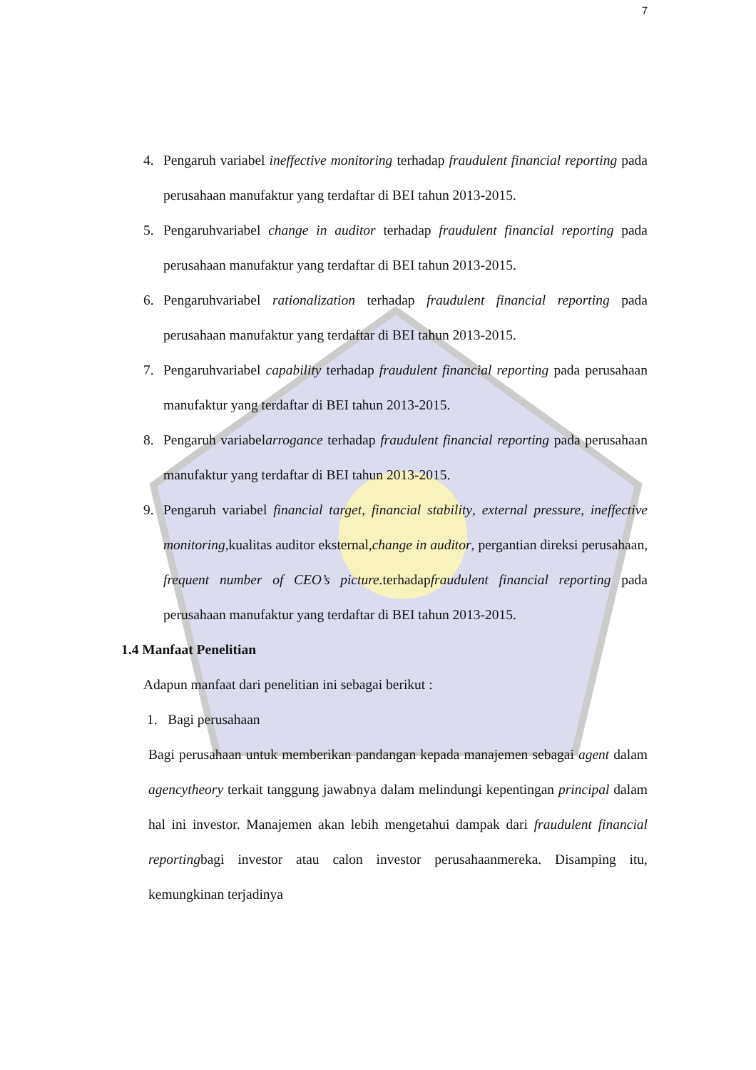7
4. Pengaruh variabel ineffective monitoring terhadap fraudulent financial reporting pada perusahaan manufaktur yang terdaftar di BEI tahun 2013-2015.
5. Pengaruhvariabel change in auditor terhadap fraudulent financial reporting pada perusahaan manufaktur yang terdaftar di BEI tahun 2013-2015.
6. Pengaruhvariabel rationalization terhadap fraudulent financial reporting pada perusahaan manufaktur yang terdaftar di BEI tahun 2013-2015.
7. Pengaruhvariabel capability terhadap fraudulent financial reporting pada perusahaan manufaktur yang terdaftar di BEI tahun 2013-2015.
8. Pengaruh variabelarrogance terhadap fraudulent financial reporting pada perusahaan manufaktur yang terdaftar di BEI tahun 2013-2015.
9. Pengaruh variabel financial target, financial stability, external pressure, ineffective monitoring,kualitas auditor eksternal,change in auditor, pergantian direksi perusahaan, frequent number of CEO’s picture. terhadapfraudulent financial reporting pada perusahaan manufaktur yang terdaftar di BEI tahun 2013-2015.
1.4 Manfaat Penelitian
Adapun manfaat dari penelitian ini sebagai berikut :
1. Bagi perusahaan
Bagi perusahaan untuk memberikan pandangan kepada manajemen sebagai agent dalam agencytheory terkait tanggung jawabnya dalam melindungi kepentingan principal dalam hal ini investor. Manajemen akan lebih mengetahui dampak dari fraudulent financial reportingbagi investor atau calon investor perusahaanmereka. Disamping itu, kemungkinan terjadinya